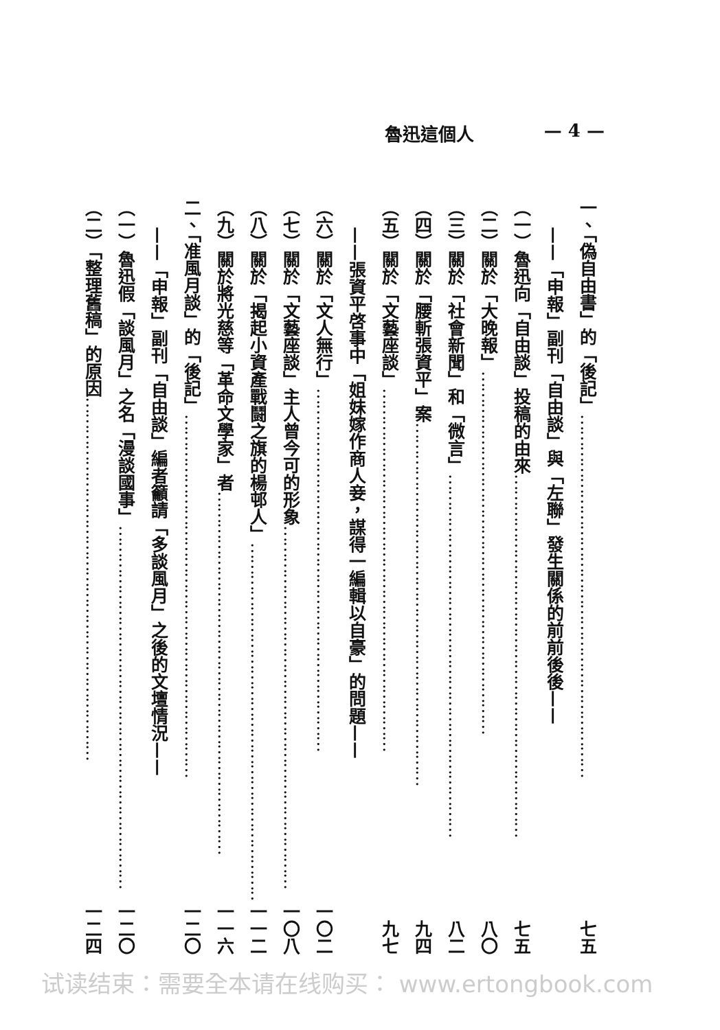— 4 — 魯迅這個人
一、「偽自由書」的「後記」 …………………………………………………………… 七五
——「申報」副刊「自由談」與「左聯」發生關係的前前後後——
（一）魯迅向「自由談」投稿的由來 …………………………………………………………… 七五
（二）關於「大晚報」 …………………………………………………………… 八〇
（三）關於「社會新聞」和「微言」 …………………………………………………………… 八二
（四）關於「腰斬張資平」案 …………………………………………………………… 九四
（五）關於「文藝座談」 …………………………………………………………… 九七
——張資平啓事中「姐妹嫁作商人妾，謀得一編輯以自豪」的問題——
（六）關於「文人無行」 …………………………………………………………… 一〇二
（七）關於「文藝座談」主人曾今可的形象 …………………………………………………………… 一〇八
（八）關於「揭起小資產戰鬪之旗的楊邨人」 …………………………………………………………… 一一二
（九）關於將光慈等「革命文學家」者 …………………………………………………………… 一一六
二、「准風月談」的「後記」 …………………………………………………………… 一二〇
——「申報」副刊「自由談」編者籲請「多談風月」之後的文壇情況——
（一）魯迅假「談風月」之名「漫談國事」 …………………………………………………………… 一二〇
（二）「整理舊稿」的原因 …………………………………………………………… 一二四
试读结束：需要全本请在线购买： www.ertongbook.com